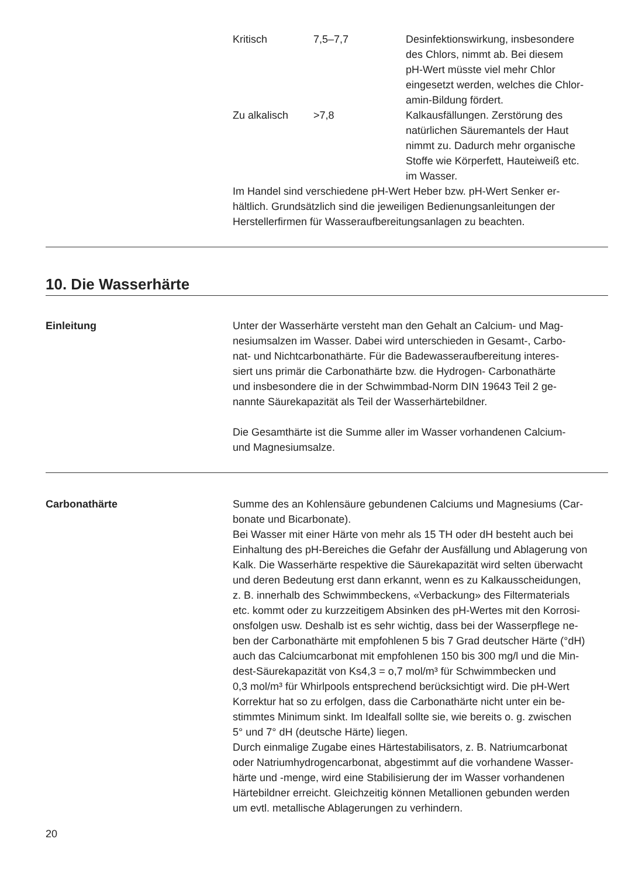| Kritisch | 7,5–7,7 | Desinfektionswirkung, insbesondere des Chlors, nimmt ab. Bei diesem pH-Wert müsste viel mehr Chlor eingesetzt werden, welches die Chlor- amin-Bildung fördert. |
| Zu alkalisch | >7,8 | Kalkausfällungen. Zerstörung des natürlichen Säuremantels der Haut nimmt zu. Dadurch mehr organische Stoffe wie Körperfett, Hauteiweiß etc. im Wasser. |
Im Handel sind verschiedene pH-Wert Heber bzw. pH-Wert Senker er-
hältlich. Grundsätzlich sind die jeweiligen Bedienungsanleitungen der
Herstellerfirmen für Wasseraufbereitungsanlagen zu beachten.
10. Die Wasserhärte
Einleitung Unter der Wasserhärte versteht man den Gehalt an Calcium- und Mag-
nesiumsalzen im Wasser. Dabei wird unterschieden in Gesamt-, Carbo-
nat- und Nichtcarbonathärte. Für die Badewasseraufbereitung interes-
siert uns primär die Carbonathärte bzw. die Hydrogen- Carbonathärte
und insbesondere die in der Schwimmbad-Norm DIN 19643 Teil 2 ge-
nannte Säurekapazität als Teil der Wasserhärtebildner.
Die Gesamthärte ist die Summe aller im Wasser vorhandenen Calcium-
und Magnesiumsalze.
Carbonathärte Summe des an Kohlensäure gebundenen Calciums und Magnesiums (Car-
bonate und Bicarbonate).
Bei Wasser mit einer Härte von mehr als 15 TH oder dH besteht auch bei
Einhaltung des pH-Bereiches die Gefahr der Ausfällung und Ablagerung von
Kalk. Die Wasserhärte respektive die Säurekapazität wird selten überwacht
und deren Bedeutung erst dann erkannt, wenn es zu Kalkausscheidungen,
z. B. innerhalb des Schwimmbeckens, «Verbackung» des Filtermaterials
etc. kommt oder zu kurzzeitigem Absinken des pH-Wertes mit den Korrosi-
onsfolgen usw. Deshalb ist es sehr wichtig, dass bei der Wasserpflege ne-
ben der Carbonathärte mit empfohlenen 5 bis 7 Grad deutscher Härte (°dH)
auch das Calciumcarbonat mit empfohlenen 150 bis 300 mg/l und die Min-
dest-Säurekapazität von Ks4,3 = o,7 mol/m³ für Schwimmbecken und
0,3 mol/m³ für Whirlpools entsprechend berücksichtigt wird. Die pH-Wert
Korrektur hat so zu erfolgen, dass die Carbonathärte nicht unter ein be-
stimmtes Minimum sinkt. Im Idealfall sollte sie, wie bereits o. g. zwischen
5° und 7° dH (deutsche Härte) liegen.
Durch einmalige Zugabe eines Härtestabilisators, z. B. Natriumcarbonat
oder Natriumhydrogencarbonat, abgestimmt auf die vorhandene Wasser-
härte und -menge, wird eine Stabilisierung der im Wasser vorhandenen
Härtebildner erreicht. Gleichzeitig können Metallionen gebunden werden
um evtl. metallische Ablagerungen zu verhindern.
20